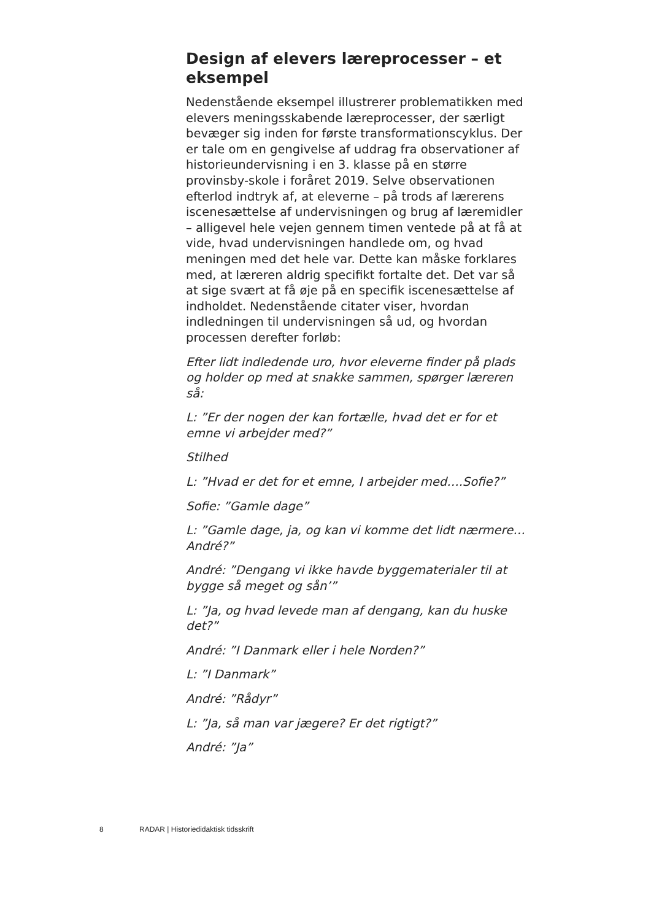Design af elevers læreprocesser – et eksempel
Nedenstående eksempel illustrerer problematikken med elevers meningsskabende læreprocesser, der særligt bevæger sig inden for første transformationscyklus. Der er tale om en gengivelse af uddrag fra observationer af historieundervisning i en 3. klasse på en større provinsby-skole i foråret 2019. Selve observationen efterlod indtryk af, at eleverne – på trods af lærerens iscenesættelse af undervisningen og brug af læremidler – alligevel hele vejen gennem timen ventede på at få at vide, hvad undervisningen handlede om, og hvad meningen med det hele var. Dette kan måske forklares med, at læreren aldrig specifikt fortalte det. Det var så at sige svært at få øje på en specifik iscenesættelse af indholdet. Nedenstående citater viser, hvordan indledningen til undervisningen så ud, og hvordan processen derefter forløb:
Efter lidt indledende uro, hvor eleverne finder på plads og holder op med at snakke sammen, spørger læreren så:
L: ”Er der nogen der kan fortælle, hvad det er for et emne vi arbejder med?”
Stilhed
L: ”Hvad er det for et emne, I arbejder med….Sofie?”
Sofie: ”Gamle dage”
L: ”Gamle dage, ja, og kan vi komme det lidt nærmere…André?”
André: ”Dengang vi ikke havde byggematerialer til at bygge så meget og sån’”
L: ”Ja, og hvad levede man af dengang, kan du huske det?”
André: ”I Danmark eller i hele Norden?”
L: ”I Danmark”
André: ”Rådyr”
L: ”Ja, så man var jægere? Er det rigtigt?”
André: ”Ja”
8 RADAR | Historiedidaktisk tidsskrift